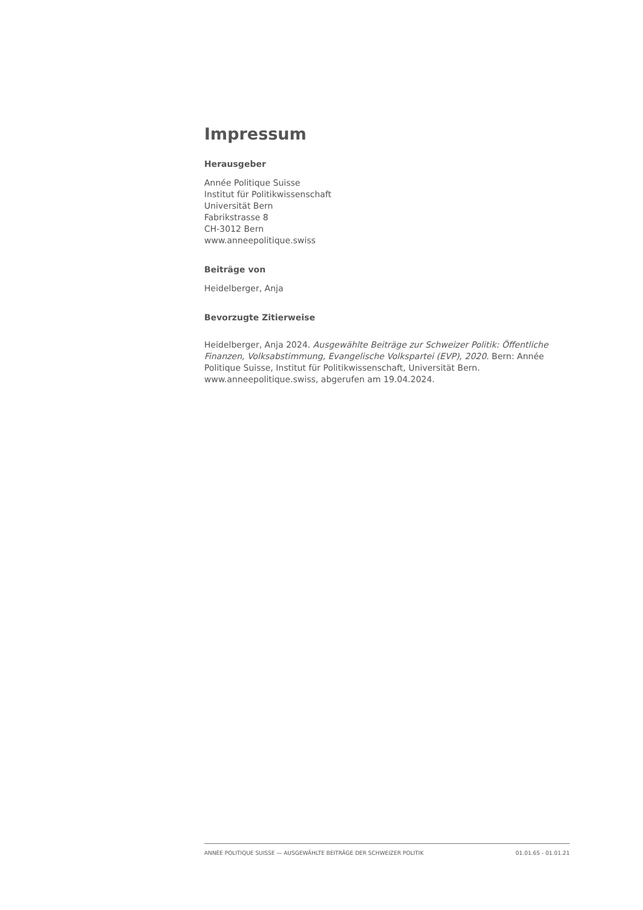Impressum
Herausgeber
Année Politique Suisse
Institut für Politikwissenschaft
Universität Bern
Fabrikstrasse 8
CH-3012 Bern
www.anneepolitique.swiss
Beiträge von
Heidelberger, Anja
Bevorzugte Zitierweise
Heidelberger, Anja 2024. Ausgewählte Beiträge zur Schweizer Politik: Öffentliche Finanzen, Volksabstimmung, Evangelische Volkspartei (EVP), 2020. Bern: Année Politique Suisse, Institut für Politikwissenschaft, Universität Bern. www.anneepolitique.swiss, abgerufen am 19.04.2024.
ANNÉE POLITIQUE SUISSE — AUSGEWÄHLTE BEITRÄGE DER SCHWEIZER POLITIK 01.01.65 - 01.01.21